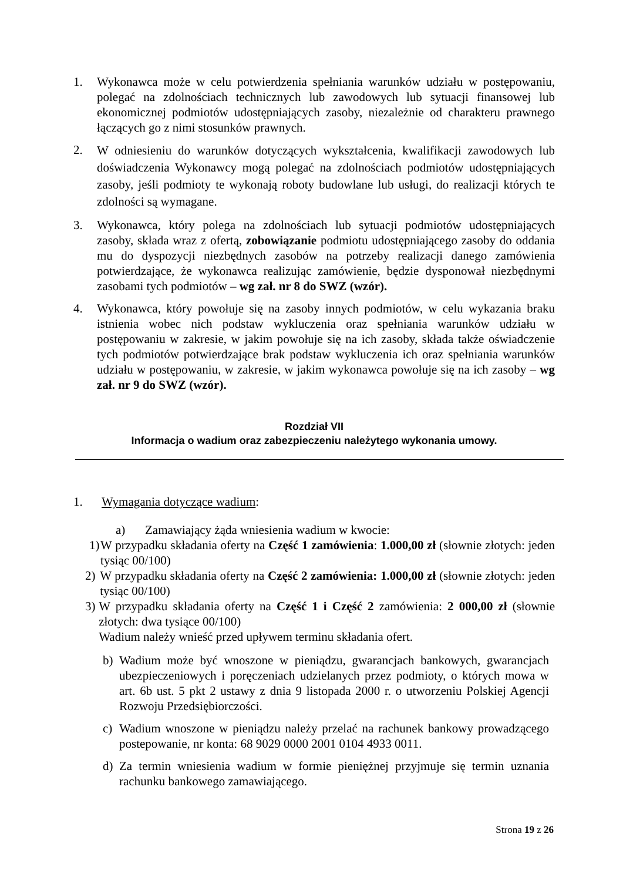1. Wykonawca może w celu potwierdzenia spełniania warunków udziału w postępowaniu, polegać na zdolnościach technicznych lub zawodowych lub sytuacji finansowej lub ekonomicznej podmiotów udostępniających zasoby, niezależnie od charakteru prawnego łączących go z nimi stosunków prawnych.
2.
W odniesieniu do warunków dotyczących wykształcenia, kwalifikacji zawodowych lub doświadczenia Wykonawcy mogą polegać na zdolnościach podmiotów udostępniających zasoby, jeśli podmioty te wykonają roboty budowlane lub usługi, do realizacji których te zdolności są wymagane.
3. Wykonawca, który polega na zdolnościach lub sytuacji podmiotów udostępniających zasoby, składa wraz z ofertą, zobowiązanie podmiotu udostępniającego zasoby do oddania mu do dyspozycji niezbędnych zasobów na potrzeby realizacji danego zamówienia potwierdzające, że wykonawca realizując zamówienie, będzie dysponował niezbędnymi zasobami tych podmiotów – wg zał. nr 8 do SWZ (wzór).
4. Wykonawca, który powołuje się na zasoby innych podmiotów, w celu wykazania braku istnienia wobec nich podstaw wykluczenia oraz spełniania warunków udziału w postępowaniu w zakresie, w jakim powołuje się na ich zasoby, składa także oświadczenie tych podmiotów potwierdzające brak podstaw wykluczenia ich oraz spełniania warunków udziału w postępowaniu, w zakresie, w jakim wykonawca powołuje się na ich zasoby – wg zał. nr 9 do SWZ (wzór).
Rozdział VII
Informacja o wadium oraz zabezpieczeniu należytego wykonania umowy.
1. Wymagania dotyczące wadium:
a) Zamawiający żąda wniesienia wadium w kwocie:
1)
W przypadku składania oferty na Część 1 zamówienia: 1.000,00 zł (słownie złotych: jeden tysiąc 00/100)
2) W przypadku składania oferty na Część 2 zamówienia: 1.000,00 zł (słownie złotych: jeden tysiąc 00/100)
3) W przypadku składania oferty na Część 1 i Część 2 zamówienia: 2 000,00 zł (słownie złotych: dwa tysiące 00/100)
Wadium należy wnieść przed upływem terminu składania ofert.
b) Wadium może być wnoszone w pieniądzu, gwarancjach bankowych, gwarancjach ubezpieczeniowych i poręczeniach udzielanych przez podmioty, o których mowa w art. 6b ust. 5 pkt 2 ustawy z dnia 9 listopada 2000 r. o utworzeniu Polskiej Agencji Rozwoju Przedsiębiorczości.
c) Wadium wnoszone w pieniądzu należy przelać na rachunek bankowy prowadzącego postepowanie, nr konta: 68 9029 0000 2001 0104 4933 0011.
d) Za termin wniesienia wadium w formie pieniężnej przyjmuje się termin uznania rachunku bankowego zamawiającego.
Strona 19 z 26